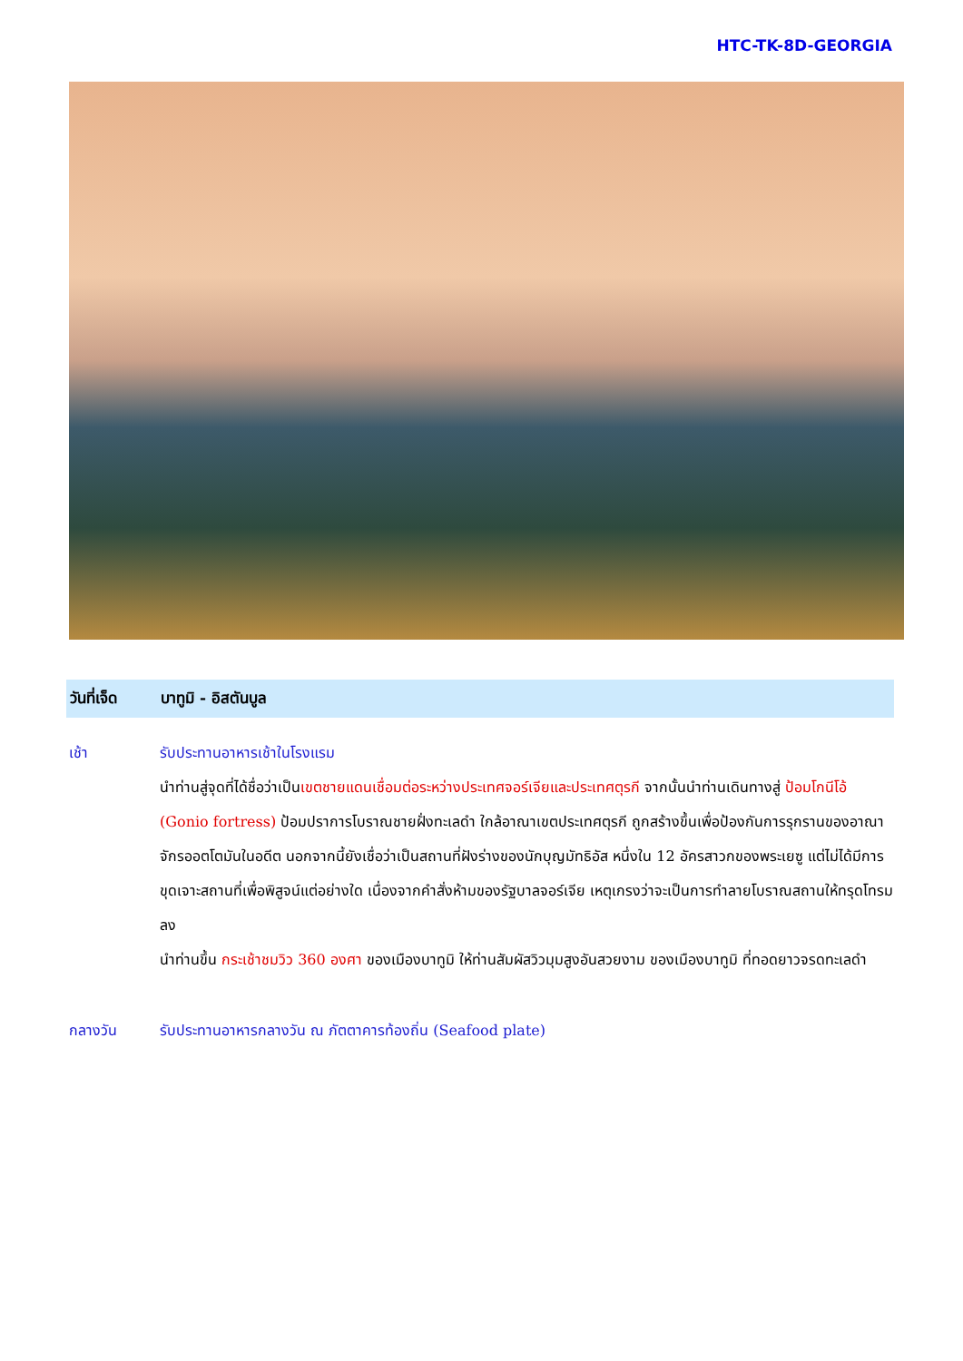HTC-TK-8D-GEORGIA
วันที่เจ็ด
บาทูมิ - อิสตันบูล
เช้า รับประทานอาหารเช้าในโรงแรม
นำท่านสู่จุดที่ได้ชื่อว่าเป็นเขตชายแดนเชื่อมต่อระหว่างประเทศจอร์เจียและประเทศตุรกี จากนั้นนำท่านเดินทางสู่ ป้อมโกนีโอ้ (Gonio fortress) ป้อมปราการโบราณชายฝั่งทะเลดำ ใกล้อาณาเขตประเทศตุรกี ถูกสร้างขึ้นเพื่อป้องกันการรุกรานของอาณาจักรออตโตมันในอดีต นอกจากนี้ยังเชื่อว่าเป็นสถานที่ฝังร่างของนักบุญมัทธิอัส หนึ่งใน 12 อัครสาวกของพระเยซู แต่ไม่ได้มีการขุดเจาะสถานที่เพื่อพิสูจน์แต่อย่างใด เนื่องจากคำสั่งห้ามของรัฐบาลจอร์เจีย เหตุเกรงว่าจะเป็นการทำลายโบราณสถานให้ทรุดโทรมลง
นำท่านขึ้น กระเช้าชมวิว 360 องศา ของเมืองบาทูมิ ให้ท่านสัมผัสวิวมุมสูงอันสวยงาม ของเมืองบาทูมิ ที่ทอดยาวจรดทะเลดำ
กลางวัน รับประทานอาหารกลางวัน ณ ภัตตาคารท้องถิ่น (Seafood plate)